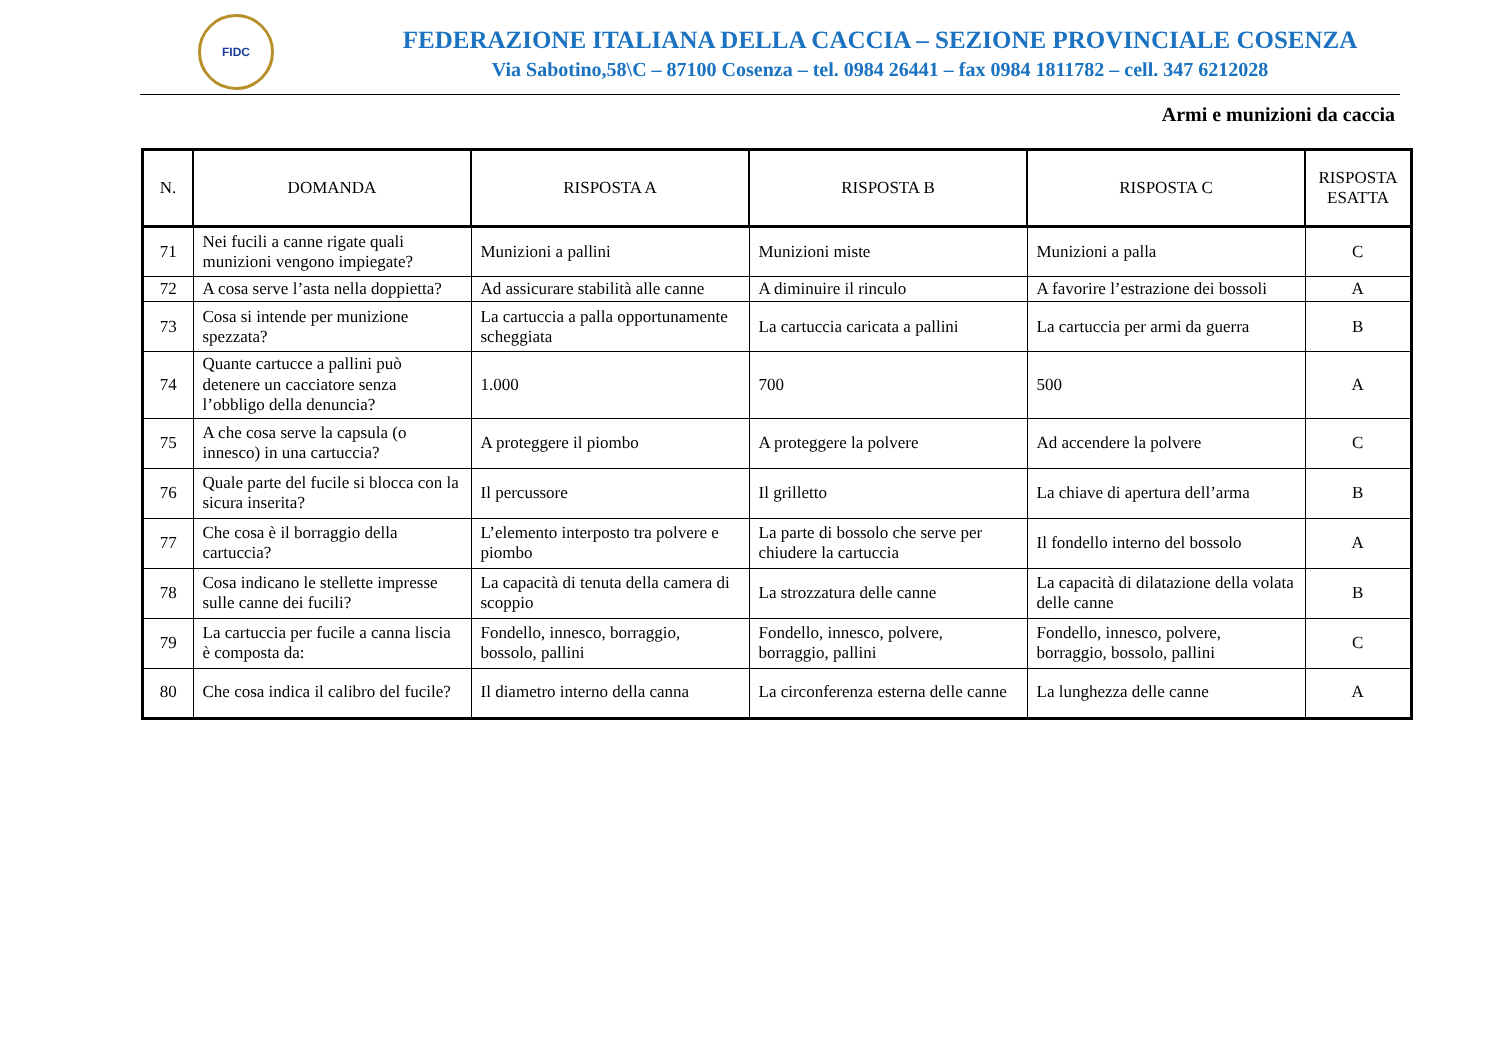FIDC
FEDERAZIONE ITALIANA DELLA CACCIA – SEZIONE PROVINCIALE COSENZA
Via Sabotino,58\C – 87100 Cosenza – tel. 0984 26441 – fax 0984 1811782 – cell. 347 6212028
Armi e munizioni da caccia
| N. | DOMANDA | RISPOSTA A | RISPOSTA B | RISPOSTA C | RISPOSTA ESATTA |
| --- | --- | --- | --- | --- | --- |
| 71 | Nei fucili a canne rigate quali munizioni vengono impiegate? | Munizioni a pallini | Munizioni miste | Munizioni a palla | C |
| 72 | A cosa serve l’asta nella doppietta? | Ad assicurare stabilità alle canne | A diminuire il rinculo | A favorire l’estrazione dei bossoli | A |
| 73 | Cosa si intende per munizione spezzata? | La cartuccia a palla opportunamente scheggiata | La cartuccia caricata a pallini | La cartuccia per armi da guerra | B |
| 74 | Quante cartucce a pallini può detenere un cacciatore senza l’obbligo della denuncia? | 1.000 | 700 | 500 | A |
| 75 | A che cosa serve la capsula (o innesco) in una cartuccia? | A proteggere il piombo | A proteggere la polvere | Ad accendere la polvere | C |
| 76 | Quale parte del fucile si blocca con la sicura inserita? | Il percussore | Il grilletto | La chiave di apertura dell’arma | B |
| 77 | Che cosa è il borraggio della cartuccia? | L’elemento interposto tra polvere e piombo | La parte di bossolo che serve per chiudere la cartuccia | Il fondello interno del bossolo | A |
| 78 | Cosa indicano le stellette impresse sulle canne dei fucili? | La capacità di tenuta della camera di scoppio | La strozzatura delle canne | La capacità di dilatazione della volata delle canne | B |
| 79 | La cartuccia per fucile a canna liscia è composta da: | Fondello, innesco, borraggio, bossolo, pallini | Fondello, innesco, polvere, borraggio, pallini | Fondello, innesco, polvere, borraggio, bossolo, pallini | C |
| 80 | Che cosa indica il calibro del fucile? | Il diametro interno della canna | La circonferenza esterna delle canne | La lunghezza delle canne | A |